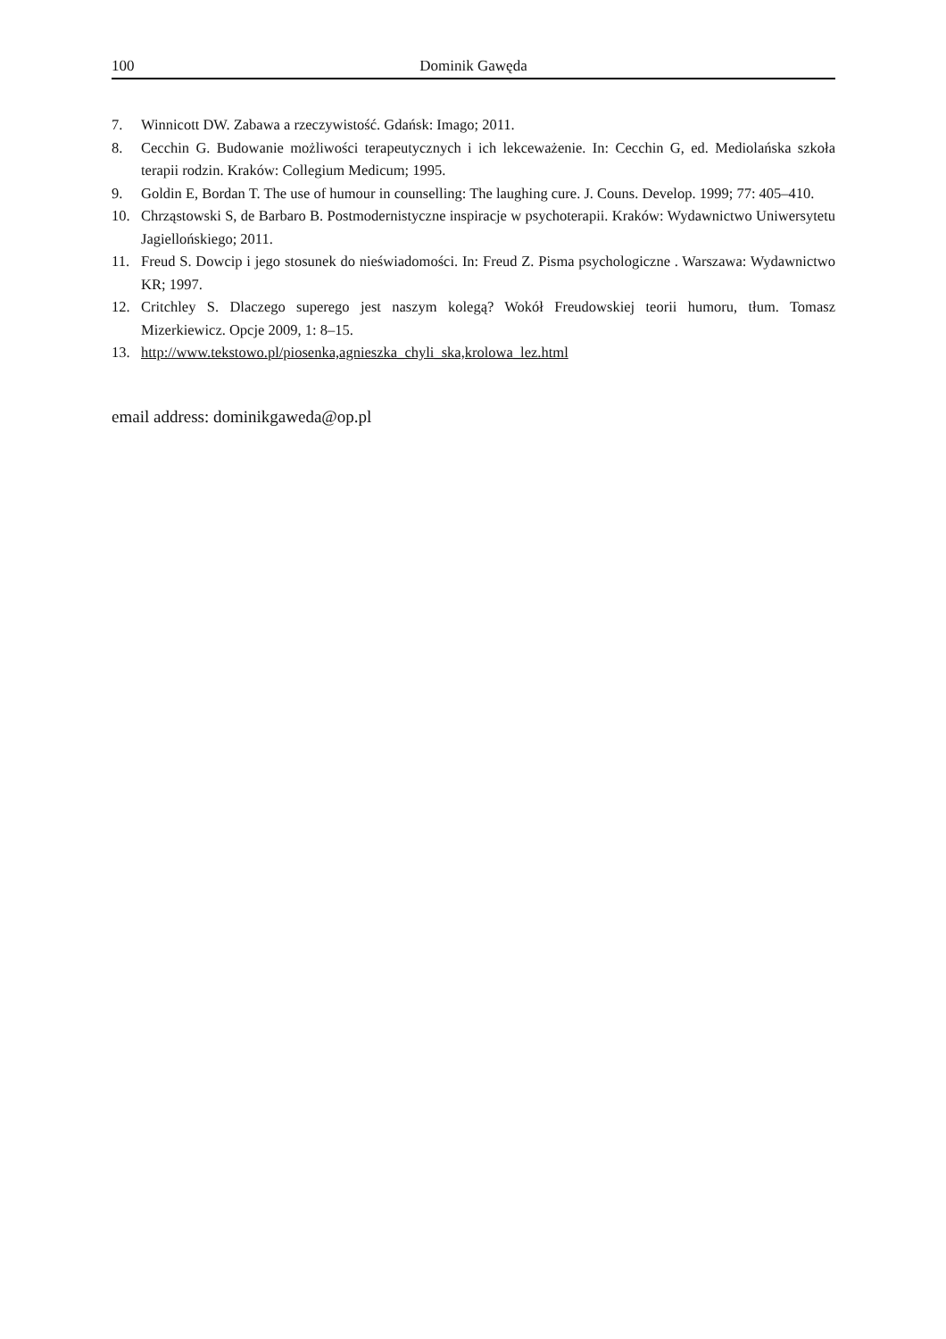100 Dominik Gawęda
7. Winnicott DW. Zabawa a rzeczywistość. Gdańsk: Imago; 2011.
8. Cecchin G. Budowanie możliwości terapeutycznych i ich lekceważenie. In: Cecchin G, ed. Mediolańska szkoła terapii rodzin. Kraków: Collegium Medicum; 1995.
9. Goldin E, Bordan T. The use of humour in counselling: The laughing cure. J. Couns. Develop. 1999; 77: 405–410.
10. Chrząstowski S, de Barbaro B. Postmodernistyczne inspiracje w psychoterapii. Kraków: Wydawnictwo Uniwersytetu Jagiellońskiego; 2011.
11. Freud S. Dowcip i jego stosunek do nieświadomości. In: Freud Z. Pisma psychologiczne . Warszawa: Wydawnictwo KR; 1997.
12. Critchley S. Dlaczego superego jest naszym kolegą? Wokół Freudowskiej teorii humoru, tłum. Tomasz Mizerkiewicz. Opcje 2009, 1: 8–15.
13. http://www.tekstowo.pl/piosenka,agnieszka_chyli_ska,krolowa_lez.html
email address: dominikgaweda@op.pl